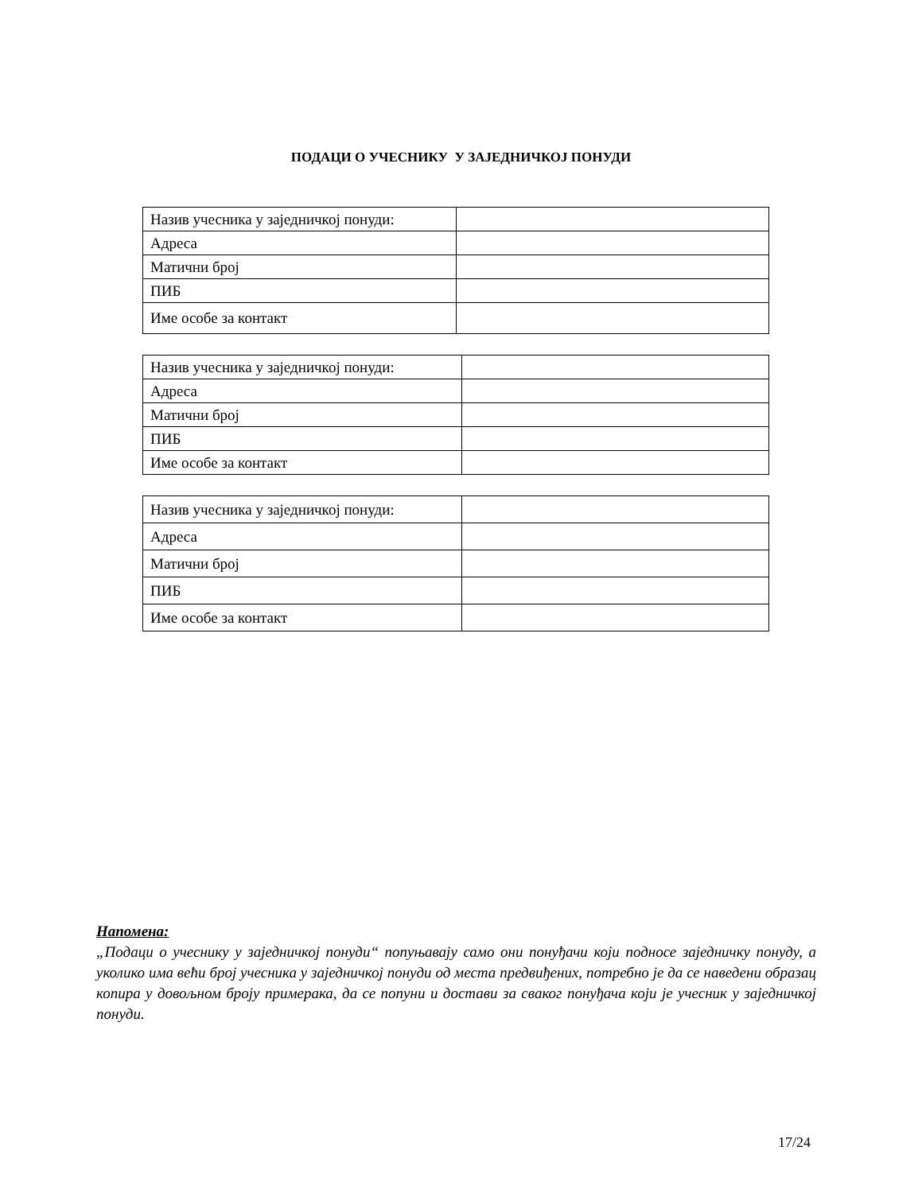ПОДАЦИ О УЧЕСНИКУ У ЗАЈЕДНИЧКОЈ ПОНУДИ
| Назив учесника у заједничкој понуди: | |
| Адреса | |
| Матични број | |
| ПИБ | |
| Име особе за контакт | |
| Назив учесника у заједничкој понуди: | |
| Адреса | |
| Матични број | |
| ПИБ | |
| Име особе за контакт | |
| Назив учесника у заједничкој понуди: | |
| Адреса | |
| Матични број | |
| ПИБ | |
| Име особе за контакт | |
Напомена:
„Подаци о учеснику у заједничкој понуди“ попуњавају само они понуђачи који подносе заједничку понуду, а уколико има већи број учесника у заједничкој понуди од места предвиђених, потребно је да се наведени образац копира у довољном броју примерака, да се попуни и достави за сваког понуђача који је учесник у заједничкој понуди.
17/24